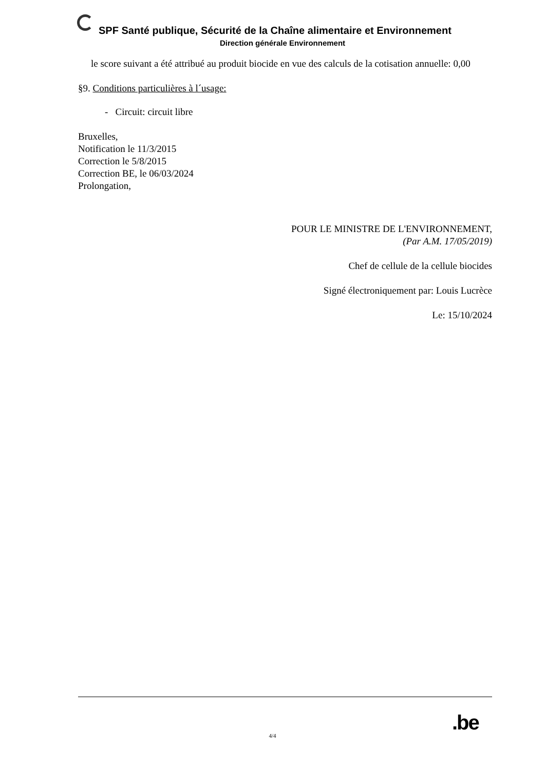SPF Santé publique, Sécurité de la Chaîne alimentaire et Environnement
Direction générale Environnement
le score suivant a été attribué au produit biocide en vue des calculs de la cotisation annuelle: 0,00
§9. Conditions particulières à l´usage:
- Circuit: circuit libre
Bruxelles,
Notification le 11/3/2015
Correction le 5/8/2015
Correction BE, le 06/03/2024
Prolongation,
POUR LE MINISTRE DE L'ENVIRONNEMENT,
(Par A.M. 17/05/2019)
Chef de cellule de la cellule biocides
Signé électroniquement par: Louis Lucrèce
Le: 15/10/2024
.be
4/4